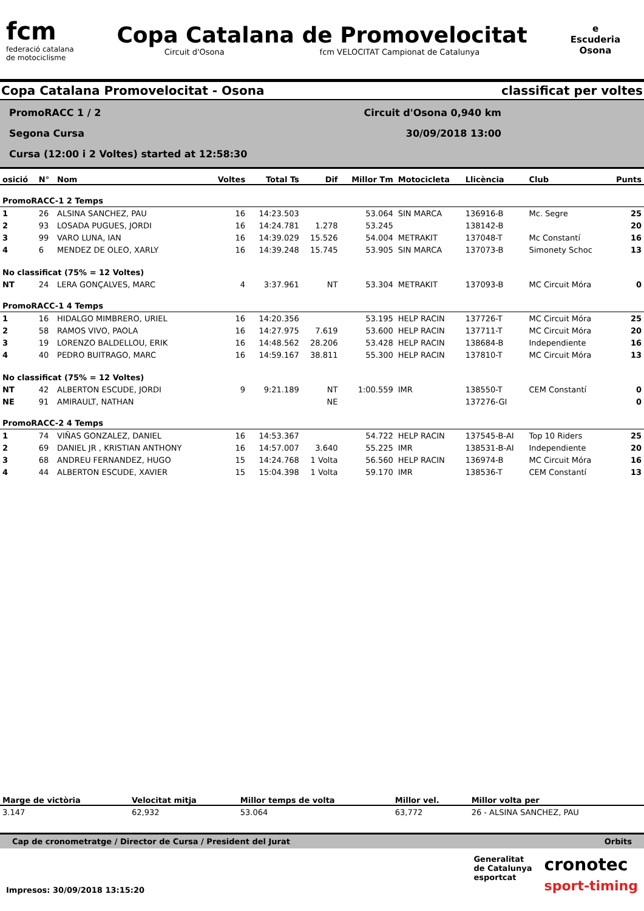fcm
federació catalana
de motociclisme
Copa Catalana de Promovelocitat
Circuit d'Osona fcm VELOCITAT Campionat de Catalunya
e
Escuderia
Osona
Copa Catalana Promovelocitat - Osona classificat per voltes
PromoRACC 1 / 2
Segona Cursa
Cursa (12:00 i 2 Voltes) started at 12:58:30
Circuit d'Osona 0,940 km
30/09/2018 13:00
| osició | N° | Nom | Voltes | Total Ts | Dif | Millor Tm | Motocicleta | Llicència | Club | Punts |
| --- | --- | --- | --- | --- | --- | --- | --- | --- | --- | --- |
| PromoRACC-1 2 Temps | | | | | | | | | | |
| 1 | 26 | ALSINA SANCHEZ, PAU | 16 | 14:23.503 | | 53.064 | SIN MARCA | 136916-B | Mc. Segre | 25 |
| 2 | 93 | LOSADA PUGUES, JORDI | 16 | 14:24.781 | 1.278 | 53.245 | | 138142-B | | 20 |
| 3 | 99 | VARO LUNA, IAN | 16 | 14:39.029 | 15.526 | 54.004 | METRAKIT | 137048-T | Mc Constantí | 16 |
| 4 | 6 | MENDEZ DE OLEO, XARLY | 16 | 14:39.248 | 15.745 | 53.905 | SIN MARCA | 137073-B | Simonety Schoc | 13 |
| No classificat (75% = 12 Voltes) | | | | | | | | | | |
| NT | 24 | LERA GONÇALVES, MARC | 4 | 3:37.961 | NT | 53.304 | METRAKIT | 137093-B | MC Circuit Móra | 0 |
| PromoRACC-1 4 Temps | | | | | | | | | | |
| 1 | 16 | HIDALGO MIMBRERO, URIEL | 16 | 14:20.356 | | 53.195 | HELP RACIN | 137726-T | MC Circuit Móra | 25 |
| 2 | 58 | RAMOS VIVO, PAOLA | 16 | 14:27.975 | 7.619 | 53.600 | HELP RACIN | 137711-T | MC Circuit Móra | 20 |
| 3 | 19 | LORENZO BALDELLOU, ERIK | 16 | 14:48.562 | 28.206 | 53.428 | HELP RACIN | 138684-B | Independiente | 16 |
| 4 | 40 | PEDRO BUITRAGO, MARC | 16 | 14:59.167 | 38.811 | 55.300 | HELP RACIN | 137810-T | MC Circuit Móra | 13 |
| No classificat (75% = 12 Voltes) | | | | | | | | | | |
| NT | 42 | ALBERTON ESCUDE, JORDI | 9 | 9:21.189 | NT | 1:00.559 | IMR | 138550-T | CEM Constantí | 0 |
| NE | 91 | AMIRAULT, NATHAN | | | NE | | | 137276-GI | | 0 |
| PromoRACC-2 4 Temps | | | | | | | | | | |
| 1 | 74 | VIÑAS GONZALEZ, DANIEL | 16 | 14:53.367 | | 54.722 | HELP RACIN | 137545-B-AI | Top 10 Riders | 25 |
| 2 | 69 | DANIEL JR , KRISTIAN ANTHONY | 16 | 14:57.007 | 3.640 | 55.225 | IMR | 138531-B-AI | Independiente | 20 |
| 3 | 68 | ANDREU FERNANDEZ, HUGO | 15 | 14:24.768 | 1 Volta | 56.560 | HELP RACIN | 136974-B | MC Circuit Móra | 16 |
| 4 | 44 | ALBERTON ESCUDE, XAVIER | 15 | 15:04.398 | 1 Volta | 59.170 | IMR | 138536-T | CEM Constantí | 13 |
| Marge de victòria | Velocitat mitja | Millor temps de volta | Millor vel. | Millor volta per |
| --- | --- | --- | --- | --- |
| 3.147 | 62,932 | 53.064 | 63,772 | 26 - ALSINA SANCHEZ, PAU |
Cap de cronometratge / Director de Cursa / President del Jurat Orbits
Impresos: 30/09/2018 13:15:20
Generalitat
de Catalunya
esportcat
cronotec
sport-timing